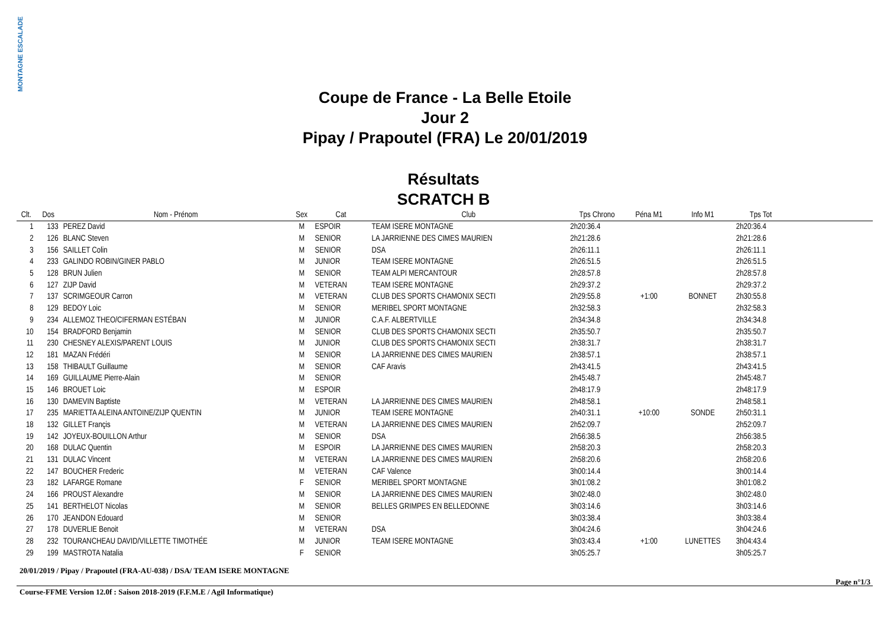MONTAGNE ESCALADE
Coupe de France - La Belle Etoile
Jour 2
Pipay / Prapoutel (FRA) Le 20/01/2019
Résultats
SCRATCH B
| Clt. | Dos | Nom - Prénom | Sex | Cat | Club | Tps Chrono | Péna M1 | Info M1 | Tps Tot | |
| --- | --- | --- | --- | --- | --- | --- | --- | --- | --- | --- |
| 1 | 133 | PEREZ David | M | ESPOIR | TEAM ISERE MONTAGNE | 2h20:36.4 | | | 2h20:36.4 | |
| 2 | 126 | BLANC Steven | M | SENIOR | LA JARRIENNE DES CIMES MAURIEN | 2h21:28.6 | | | 2h21:28.6 | |
| 3 | 156 | SAILLET Colin | M | SENIOR | DSA | 2h26:11.1 | | | 2h26:11.1 | |
| 4 | 233 | GALINDO ROBIN/GINER PABLO | M | JUNIOR | TEAM ISERE MONTAGNE | 2h26:51.5 | | | 2h26:51.5 | |
| 5 | 128 | BRUN Julien | M | SENIOR | TEAM ALPI MERCANTOUR | 2h28:57.8 | | | 2h28:57.8 | |
| 6 | 127 | ZIJP David | M | VETERAN | TEAM ISERE MONTAGNE | 2h29:37.2 | | | 2h29:37.2 | |
| 7 | 137 | SCRIMGEOUR Carron | M | VETERAN | CLUB DES SPORTS CHAMONIX SECTI | 2h29:55.8 | +1:00 | BONNET | 2h30:55.8 | |
| 8 | 129 | BEDOY Loic | M | SENIOR | MERIBEL SPORT MONTAGNE | 2h32:58.3 | | | 2h32:58.3 | |
| 9 | 234 | ALLEMOZ THEO/CIFERMAN ESTÉBAN | M | JUNIOR | C.A.F. ALBERTVILLE | 2h34:34.8 | | | 2h34:34.8 | |
| 10 | 154 | BRADFORD Benjamin | M | SENIOR | CLUB DES SPORTS CHAMONIX SECTI | 2h35:50.7 | | | 2h35:50.7 | |
| 11 | 230 | CHESNEY ALEXIS/PARENT LOUIS | M | JUNIOR | CLUB DES SPORTS CHAMONIX SECTI | 2h38:31.7 | | | 2h38:31.7 | |
| 12 | 181 | MAZAN Frédéri | M | SENIOR | LA JARRIENNE DES CIMES MAURIEN | 2h38:57.1 | | | 2h38:57.1 | |
| 13 | 158 | THIBAULT Guillaume | M | SENIOR | CAF Aravis | 2h43:41.5 | | | 2h43:41.5 | |
| 14 | 169 | GUILLAUME Pierre-Alain | M | SENIOR | | 2h45:48.7 | | | 2h45:48.7 | |
| 15 | 146 | BROUET Loic | M | ESPOIR | | 2h48:17.9 | | | 2h48:17.9 | |
| 16 | 130 | DAMEVIN Baptiste | M | VETERAN | LA JARRIENNE DES CIMES MAURIEN | 2h48:58.1 | | | 2h48:58.1 | |
| 17 | 235 | MARIETTA ALEINA ANTOINE/ZIJP QUENTIN | M | JUNIOR | TEAM ISERE MONTAGNE | 2h40:31.1 | +10:00 | SONDE | 2h50:31.1 | |
| 18 | 132 | GILLET Françis | M | VETERAN | LA JARRIENNE DES CIMES MAURIEN | 2h52:09.7 | | | 2h52:09.7 | |
| 19 | 142 | JOYEUX-BOUILLON Arthur | M | SENIOR | DSA | 2h56:38.5 | | | 2h56:38.5 | |
| 20 | 168 | DULAC Quentin | M | ESPOIR | LA JARRIENNE DES CIMES MAURIEN | 2h58:20.3 | | | 2h58:20.3 | |
| 21 | 131 | DULAC Vincent | M | VETERAN | LA JARRIENNE DES CIMES MAURIEN | 2h58:20.6 | | | 2h58:20.6 | |
| 22 | 147 | BOUCHER Frederic | M | VETERAN | CAF Valence | 3h00:14.4 | | | 3h00:14.4 | |
| 23 | 182 | LAFARGE Romane | F | SENIOR | MERIBEL SPORT MONTAGNE | 3h01:08.2 | | | 3h01:08.2 | |
| 24 | 166 | PROUST Alexandre | M | SENIOR | LA JARRIENNE DES CIMES MAURIEN | 3h02:48.0 | | | 3h02:48.0 | |
| 25 | 141 | BERTHELOT Nicolas | M | SENIOR | BELLES GRIMPES EN BELLEDONNE | 3h03:14.6 | | | 3h03:14.6 | |
| 26 | 170 | JEANDON Edouard | M | SENIOR | | 3h03:38.4 | | | 3h03:38.4 | |
| 27 | 178 | DUVERLIE Benoit | M | VETERAN | DSA | 3h04:24.6 | | | 3h04:24.6 | |
| 28 | 232 | TOURANCHEAU DAVID/VILLETTE TIMOTHÉE | M | JUNIOR | TEAM ISERE MONTAGNE | 3h03:43.4 | +1:00 | LUNETTES | 3h04:43.4 | |
| 29 | 199 | MASTROTA Natalia | F | SENIOR | | 3h05:25.7 | | | 3h05:25.7 | |
20/01/2019 / Pipay / Prapoutel (FRA-AU-038) / DSA/ TEAM ISERE MONTAGNE
Page n°1/3
Course-FFME Version 12.0f : Saison 2018-2019 (F.F.M.E / Agil Informatique)